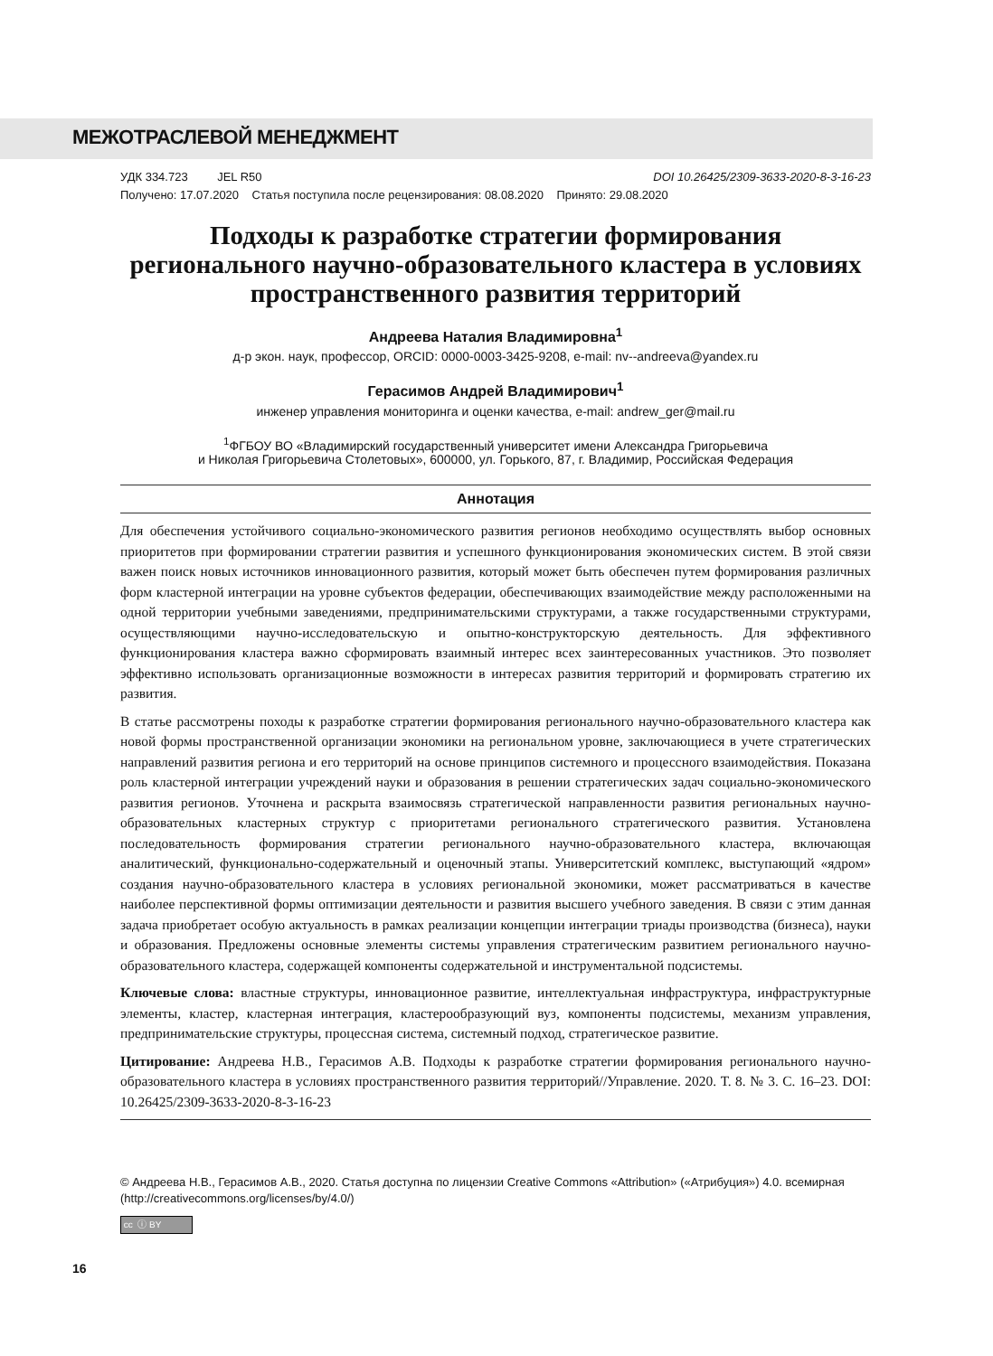МЕЖОТРАСЛЕВОЙ МЕНЕДЖМЕНТ
УДК 334.723 JEL R50 DOI 10.26425/2309-3633-2020-8-3-16-23
Получено: 17.07.2020 Статья поступила после рецензирования: 08.08.2020 Принято: 29.08.2020
Подходы к разработке стратегии формирования регионального научно-образовательного кластера в условиях пространственного развития территорий
Андреева Наталия Владимировна<sup>1</sup>
д-р экон. наук, профессор, ORCID: 0000-0003-3425-9208, e-mail: nv--andreeva@yandex.ru
Герасимов Андрей Владимирович<sup>1</sup>
инженер управления мониторинга и оценки качества, e-mail: andrew_ger@mail.ru
<sup>1</sup> ФГБОУ ВО «Владимирский государственный университет имени Александра Григорьевича
и Николая Григорьевича Столетовых», 600000, ул. Горького, 87, г. Владимир, Российская Федерация
Аннотация
Для обеспечения устойчивого социально-экономического развития регионов необходимо осуществлять выбор основных приоритетов при формировании стратегии развития и успешного функционирования экономических систем. В этой связи важен поиск новых источников инновационного развития, который может быть обеспечен путем формирования различных форм кластерной интеграции на уровне субъектов федерации, обеспечивающих взаимодействие между расположенными на одной территории учебными заведениями, предпринимательскими структурами, а также государственными структурами, осуществляющими научно-исследовательскую и опытно-конструкторскую деятельность. Для эффективного функционирования кластера важно сформировать взаимный интерес всех заинтересованных участников. Это позволяет эффективно использовать организационные возможности в интересах развития территорий и формировать стратегию их развития.
В статье рассмотрены походы к разработке стратегии формирования регионального научно-образовательного кластера как новой формы пространственной организации экономики на региональном уровне, заключающиеся в учете стратегических направлений развития региона и его территорий на основе принципов системного и процессного взаимодействия. Показана роль кластерной интеграции учреждений науки и образования в решении стратегических задач социально-экономического развития регионов. Уточнена и раскрыта взаимосвязь стратегической направленности развития региональных научно-образовательных кластерных структур с приоритетами регионального стратегического развития. Установлена последовательность формирования стратегии регионального научно-образовательного кластера, включающая аналитический, функционально-содержательный и оценочный этапы. Университетский комплекс, выступающий «ядром» создания научно-образовательного кластера в условиях региональной экономики, может рассматриваться в качестве наиболее перспективной формы оптимизации деятельности и развития высшего учебного заведения. В связи с этим данная задача приобретает особую актуальность в рамках реализации концепции интеграции триады производства (бизнеса), науки и образования. Предложены основные элементы системы управления стратегическим развитием регионального научно-образовательного кластера, содержащей компоненты содержательной и инструментальной подсистемы.
Ключевые слова: властные структуры, инновационное развитие, интеллектуальная инфраструктура, инфраструктурные элементы, кластер, кластерная интеграция, кластерообразующий вуз, компоненты подсистемы, механизм управления, предпринимательские структуры, процессная система, системный подход, стратегическое развитие.
Цитирование: Андреева Н.В., Герасимов А.В. Подходы к разработке стратегии формирования регионального научно-образовательного кластера в условиях пространственного развития территорий//Управление. 2020. Т. 8. № 3. С. 16–23. DOI: 10.26425/2309-3633-2020-8-3-16-23
© Андреева Н.В., Герасимов А.В., 2020. Статья доступна по лицензии Creative Commons «Attribution» («Атрибуция») 4.0. всемирная (http://creativecommons.org/licenses/by/4.0/)
cc ⓘ BY
16